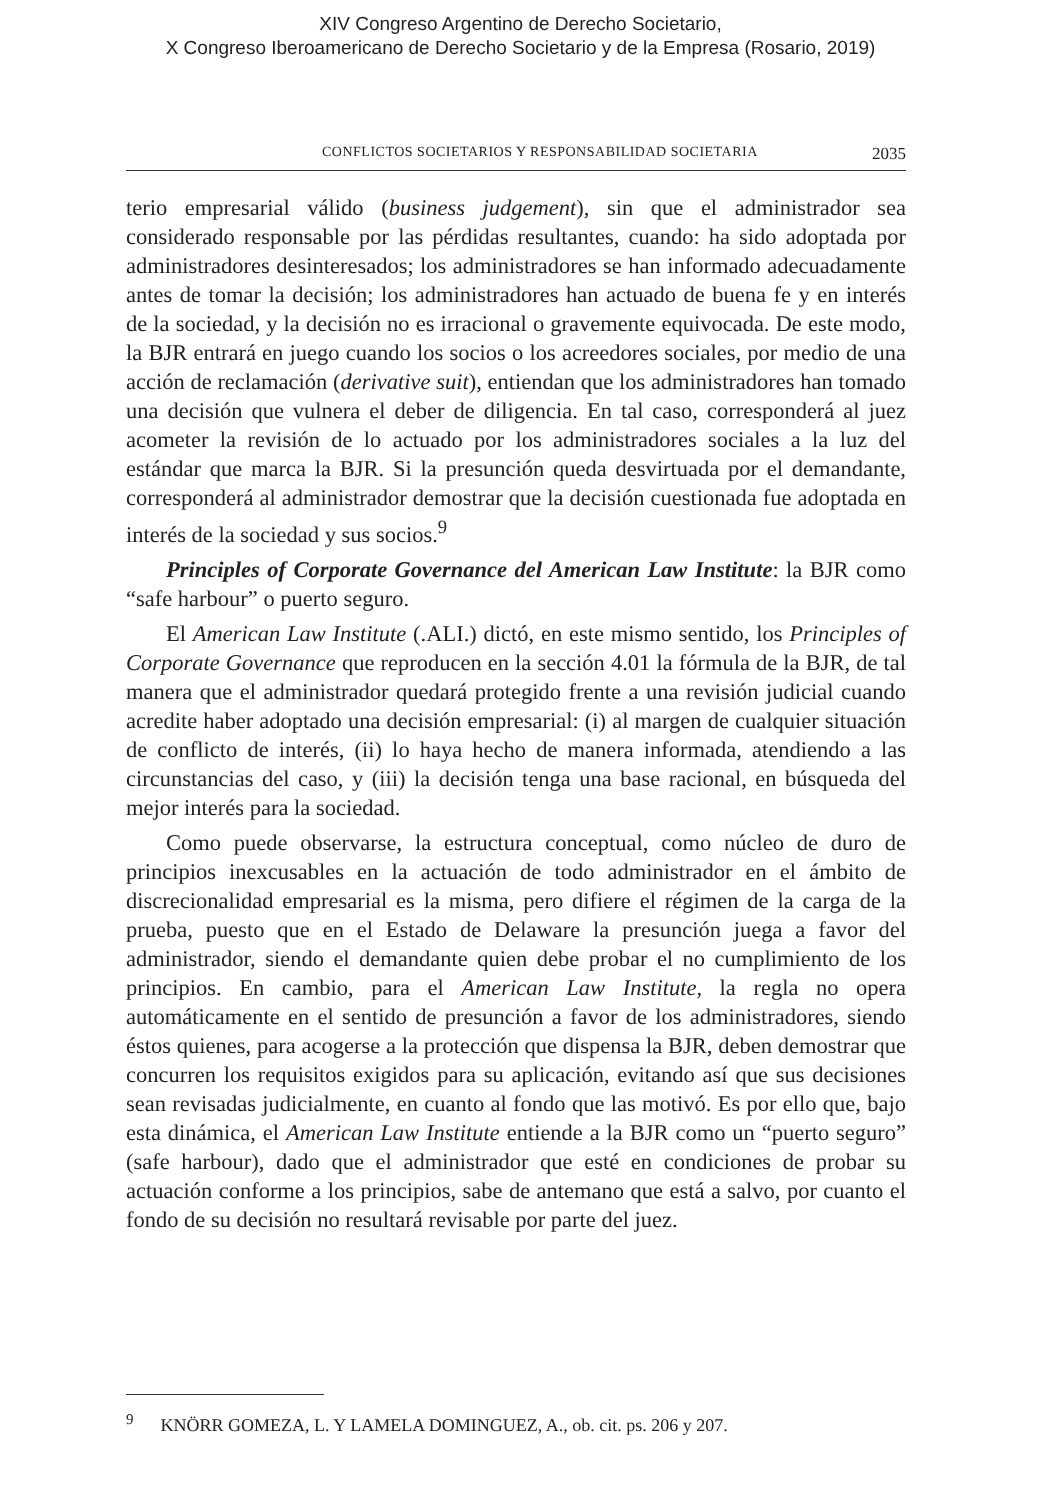XIV Congreso Argentino de Derecho Societario,
X Congreso Iberoamericano de Derecho Societario y de la Empresa (Rosario, 2019)
CONFLICTOS SOCIETARIOS Y RESPONSABILIDAD SOCIETARIA 2035
terio empresarial válido (business judgement), sin que el administrador sea considerado responsable por las pérdidas resultantes, cuando: ha sido adoptada por administradores desinteresados; los administradores se han informado adecuadamente antes de tomar la decisión; los administradores han actuado de buena fe y en interés de la sociedad, y la decisión no es irracional o gravemente equivocada. De este modo, la BJR entrará en juego cuando los socios o los acreedores sociales, por medio de una acción de reclamación (derivative suit), entiendan que los administradores han tomado una decisión que vulnera el deber de diligencia. En tal caso, corresponderá al juez acometer la revisión de lo actuado por los administradores sociales a la luz del estándar que marca la BJR. Si la presunción queda desvirtuada por el demandante, corresponderá al administrador demostrar que la decisión cuestionada fue adoptada en interés de la sociedad y sus socios.<sup>9</sup>
Principles of Corporate Governance del American Law Institute: la BJR como “safe harbour” o puerto seguro.
El American Law Institute (.ALI.) dictó, en este mismo sentido, los Principles of Corporate Governance que reproducen en la sección 4.01 la fórmula de la BJR, de tal manera que el administrador quedará protegido frente a una revisión judicial cuando acredite haber adoptado una decisión empresarial: (i) al margen de cualquier situación de conflicto de interés, (ii) lo haya hecho de manera informada, atendiendo a las circunstancias del caso, y (iii) la decisión tenga una base racional, en búsqueda del mejor interés para la sociedad.
Como puede observarse, la estructura conceptual, como núcleo de duro de principios inexcusables en la actuación de todo administrador en el ámbito de discrecionalidad empresarial es la misma, pero difiere el régimen de la carga de la prueba, puesto que en el Estado de Delaware la presunción juega a favor del administrador, siendo el demandante quien debe probar el no cumplimiento de los principios. En cambio, para el American Law Institute, la regla no opera automáticamente en el sentido de presunción a favor de los administradores, siendo éstos quienes, para acogerse a la protección que dispensa la BJR, deben demostrar que concurren los requisitos exigidos para su aplicación, evitando así que sus decisiones sean revisadas judicialmente, en cuanto al fondo que las motivó. Es por ello que, bajo esta dinámica, el American Law Institute entiende a la BJR como un “puerto seguro” (safe harbour), dado que el administrador que esté en condiciones de probar su actuación conforme a los principios, sabe de antemano que está a salvo, por cuanto el fondo de su decisión no resultará revisable por parte del juez.
<sup>9</sup> KNÖRR GOMEZA, L. Y LAMELA DOMINGUEZ, A., ob. cit. ps. 206 y 207.